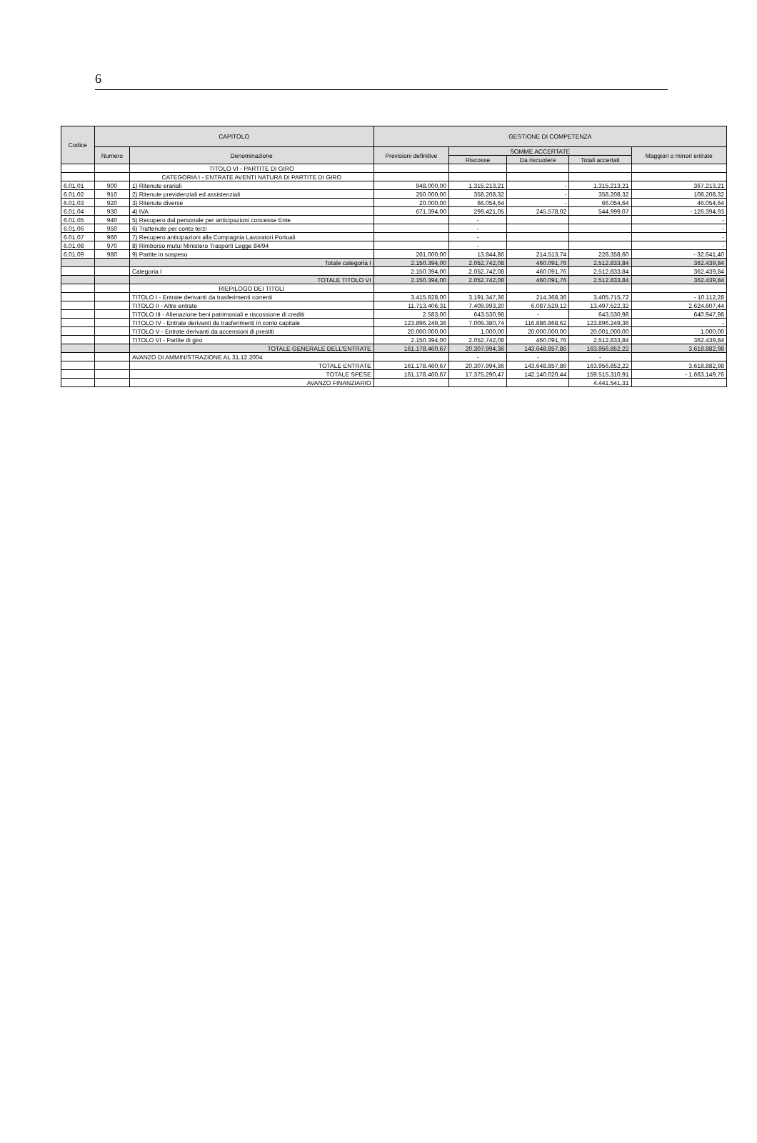6
| Codice | CAPITOLO | | GESTIONE DI COMPETENZA | | | | |
| --- | --- | --- | --- | --- | --- | --- | --- |
| | Numero | Denominazione | Previsioni definitive | SOMME ACCERTATE | | | Maggiori o minori entrate |
| | | | | Riscosse | Da riscuotere | Totali accertati | |
| | | TITOLO VI - PARTITE DI GIRO | | | | | |
| | | CATEGORIA I - ENTRATE AVENTI NATURA DI PARTITE DI GIRO | | | | | |
| 6.01.01 | 900 | 1) Ritenute erariali | 948.000,00 | 1.315.213,21 | - | 1.315.213,21 | 367.213,21 |
| 6.01.02 | 910 | 2) Ritenute previdenziali ed assistenziali | 250.000,00 | 358.208,32 | - | 358.208,32 | 108.208,32 |
| 6.01.03 | 920 | 3) Ritenute diverse | 20.000,00 | 66.054,64 | - | 66.054,64 | 46.054,64 |
| 6.01.04 | 930 | 4) IVA | 671.394,00 | 299.421,05 | 245.578,02 | 544.999,07 | - 126.394,93 |
| 6.01.05 | 940 | 5) Recupero dal personale per anticipazioni concesse Ente | | - | | | - |
| 6.01.06 | 950 | 6) Trattenute per conto terzi | | - | | | - |
| 6.01.07 | 960 | 7) Recupero anticipazioni alla Compagnia Lavoratori Portuali | | - | | | - |
| 6.01.08 | 970 | 8) Rimborso mutui Ministero Trasporti Legge 84/94 | | - | | | - |
| 6.01.09 | 980 | 9) Partite in sospeso | 261.000,00 | 13.844,86 | 214.513,74 | 228.358,60 | - 32.641,40 |
| | | Totale categoria I | 2.150.394,00 | 2.052.742,08 | 460.091,76 | 2.512.833,84 | 362.439,84 |
| | | Categoria I | 2.150.394,00 | 2.052.742,08 | 460.091,76 | 2.512.833,84 | 362.439,84 |
| | | TOTALE TITOLO VI | 2.150.394,00 | 2.052.742,08 | 460.091,76 | 2.512.833,84 | 362.439,84 |
| | | RIEPILOGO DEI TITOLI | | | | | |
| | | TITOLO I - Entrate derivanti da trasferimenti correnti | 3.415.828,00 | 3.191.347,36 | 214.368,36 | 3.405.715,72 | - 10.112,28 |
| | | TITOLO II - Altre entrate | 11.713.406,31 | 7.409.993,20 | 6.087.529,12 | 13.497.522,32 | 2.624.607,44 |
| | | TITOLO III - Alienazione beni patrimoniali e riscossione di crediti | 2.583,00 | 643.530,98 | - | 643.530,98 | 640.947,98 |
| | | TITOLO IV - Entrate derivanti da trasferimenti in conto capitale | 123.896.249,36 | 7.009.380,74 | 116.886.868,62 | 123.896.249,36 | - |
| | | TITOLO V - Entrate derivanti da accensioni di prestiti | 20.000.000,00 | 1.000,00 | 20.000.000,00 | 20.001.000,00 | 1.000,00 |
| | | TITOLO VI - Partite di giro | 2.150.394,00 | 2.052.742,08 | 460.091,76 | 2.512.833,84 | 362.439,84 |
| | | TOTALE GENERALE DELL'ENTRATE | 161.178.460,67 | 20.307.994,36 | 143.648.857,86 | 163.956.852,22 | 3.618.882,98 |
| | | AVANZO DI AMMINISTRAZIONE AL 31.12.2004 | | - | - | - | |
| | | TOTALE ENTRATE | 161.178.460,67 | 20.307.994,36 | 143.648.857,86 | 163.956.852,22 | 3.618.882,98 |
| | | TOTALE SPESE | 161.178.460,67 | 17.375.290,47 | 142.140.020,44 | 159.515.310,91 | - 1.663.149,76 |
| | | AVANZO FINANZIARIO | | | | 4.441.541,31 | |